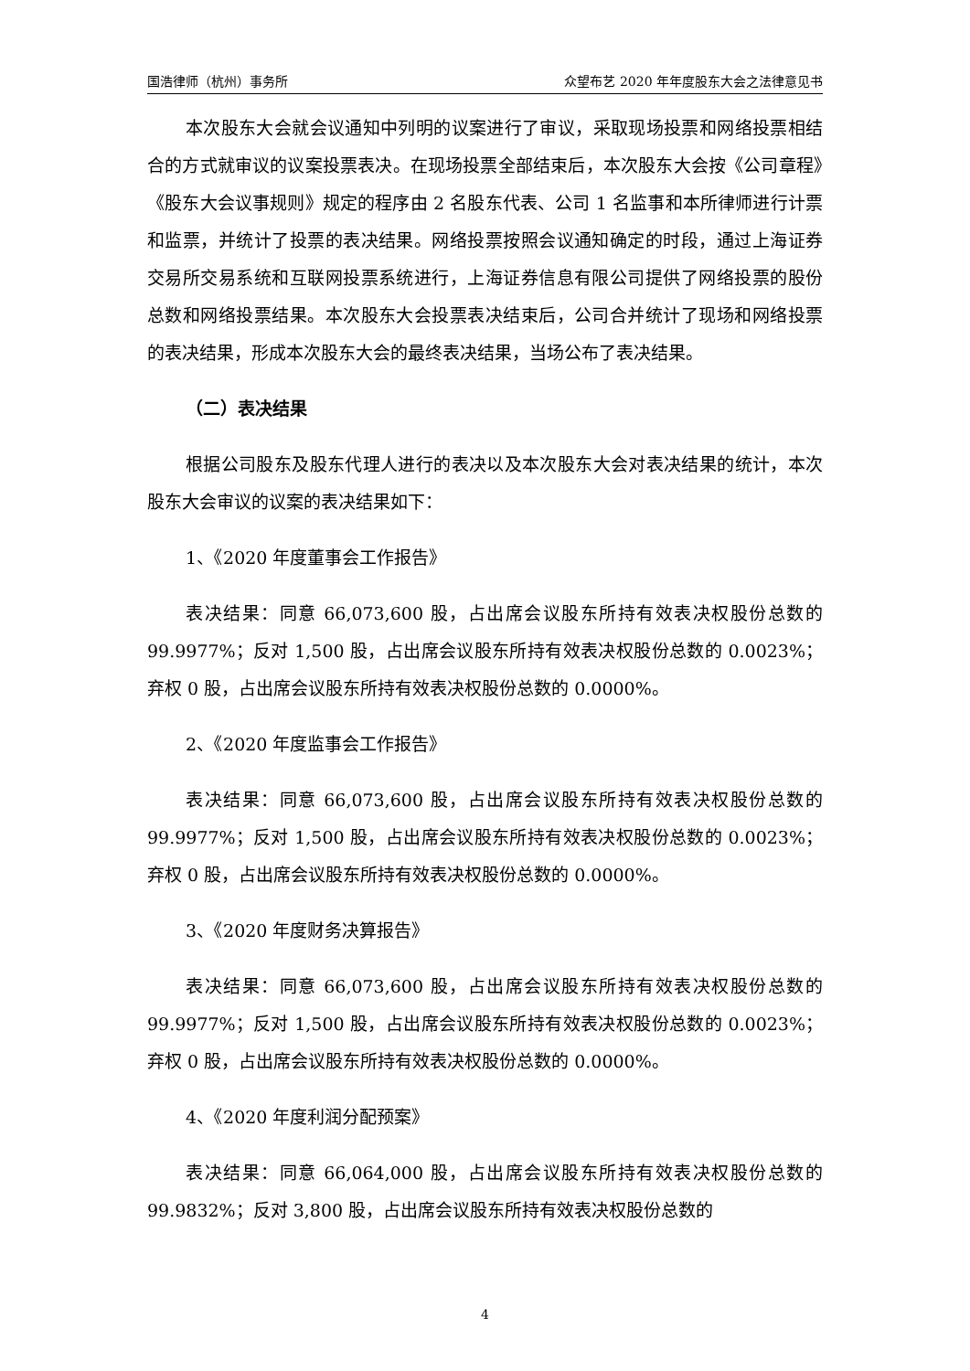国浩律师（杭州）事务所 众望布艺 2020 年年度股东大会之法律意见书
本次股东大会就会议通知中列明的议案进行了审议，采取现场投票和网络投票相结合的方式就审议的议案投票表决。在现场投票全部结束后，本次股东大会按《公司章程》《股东大会议事规则》规定的程序由 2 名股东代表、公司 1 名监事和本所律师进行计票和监票，并统计了投票的表决结果。网络投票按照会议通知确定的时段，通过上海证券交易所交易系统和互联网投票系统进行，上海证券信息有限公司提供了网络投票的股份总数和网络投票结果。本次股东大会投票表决结束后，公司合并统计了现场和网络投票的表决结果，形成本次股东大会的最终表决结果，当场公布了表决结果。
（二）表决结果
根据公司股东及股东代理人进行的表决以及本次股东大会对表决结果的统计，本次股东大会审议的议案的表决结果如下：
1、《2020 年度董事会工作报告》
表决结果：同意 66,073,600 股，占出席会议股东所持有效表决权股份总数的 99.9977%；反对 1,500 股，占出席会议股东所持有效表决权股份总数的 0.0023%；弃权 0 股，占出席会议股东所持有效表决权股份总数的 0.0000%。
2、《2020 年度监事会工作报告》
表决结果：同意 66,073,600 股，占出席会议股东所持有效表决权股份总数的 99.9977%；反对 1,500 股，占出席会议股东所持有效表决权股份总数的 0.0023%；弃权 0 股，占出席会议股东所持有效表决权股份总数的 0.0000%。
3、《2020 年度财务决算报告》
表决结果：同意 66,073,600 股，占出席会议股东所持有效表决权股份总数的 99.9977%；反对 1,500 股，占出席会议股东所持有效表决权股份总数的 0.0023%；弃权 0 股，占出席会议股东所持有效表决权股份总数的 0.0000%。
4、《2020 年度利润分配预案》
表决结果：同意 66,064,000 股，占出席会议股东所持有效表决权股份总数的 99.9832%；反对 3,800 股，占出席会议股东所持有效表决权股份总数的
4